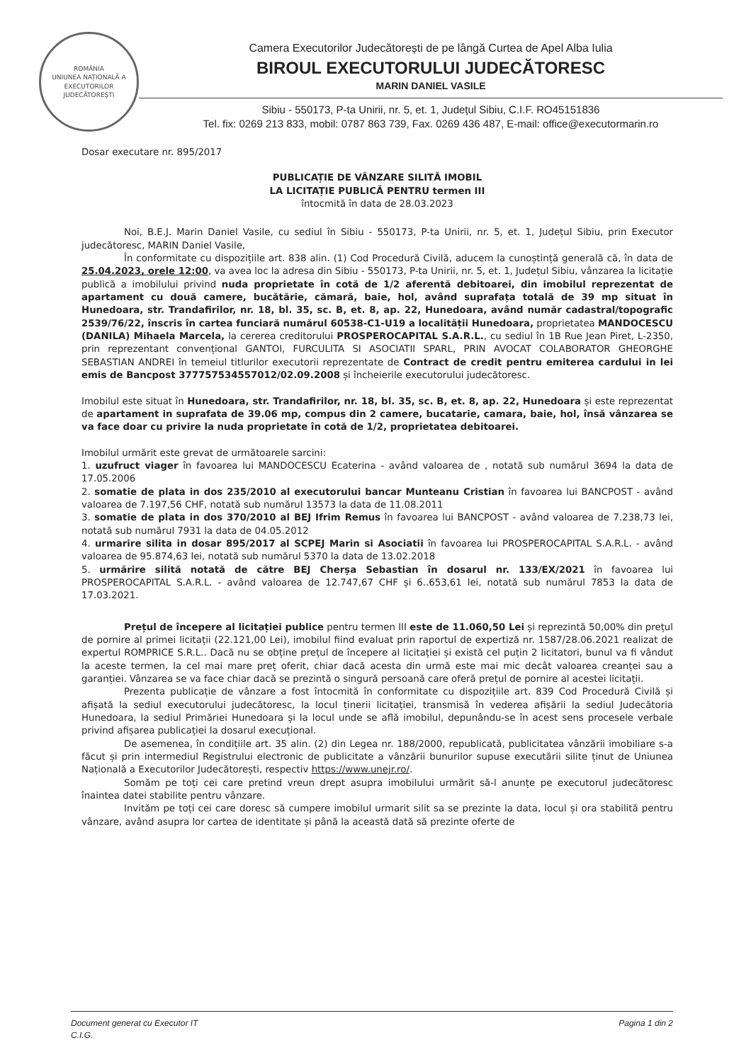ROMÂNIA
UNIUNEA NAȚIONALĂ A EXECUTORILOR JUDECĂTOREȘTI
Camera Executorilor Judecătorești de pe lângă Curtea de Apel Alba Iulia
BIROUL EXECUTORULUI JUDECĂTORESC
MARIN DANIEL VASILE
Sibiu - 550173, P-ta Unirii, nr. 5, et. 1, Județul Sibiu, C.I.F. RO45151836
Tel. fix: 0269 213 833, mobil: 0787 863 739, Fax. 0269 436 487, E-mail: office@executormarin.ro
Dosar executare nr. 895/2017
PUBLICAȚIE DE VÂNZARE SILITĂ IMOBIL
LA LICITAȚIE PUBLICĂ PENTRU termen III
întocmită în data de 28.03.2023
Noi, B.E.J. Marin Daniel Vasile, cu sediul în Sibiu - 550173, P-ta Unirii, nr. 5, et. 1, Județul Sibiu, prin Executor judecătoresc, MARIN Daniel Vasile,
În conformitate cu dispozițiile art. 838 alin. (1) Cod Procedură Civilă, aducem la cunoștință generală că, în data de 25.04.2023, orele 12:00, va avea loc la adresa din Sibiu - 550173, P-ta Unirii, nr. 5, et. 1, Județul Sibiu, vânzarea la licitație publică a imobilului privind nuda proprietate în cotă de 1/2 aferentă debitoarei, din imobilul reprezentat de apartament cu două camere, bucătărie, cămară, baie, hol, având suprafața totală de 39 mp situat în Hunedoara, str. Trandafirilor, nr. 18, bl. 35, sc. B, et. 8, ap. 22, Hunedoara, având număr cadastral/topografic 2539/76/22, înscris în cartea funciară numărul 60538-C1-U19 a localității Hunedoara, proprietatea MANDOCESCU (DANILA) Mihaela Marcela, la cererea creditorului PROSPEROCAPITAL S.A.R.L., cu sediul în 1B Rue Jean Piret, L-2350, prin reprezentant convențional GANTOI, FURCULITA SI ASOCIATII SPARL, PRIN AVOCAT COLABORATOR GHEORGHE SEBASTIAN ANDREI în temeiul titlurilor executorii reprezentate de Contract de credit pentru emiterea cardului in lei emis de Bancpost 377757534557012/02.09.2008 și încheierile executorului judecătoresc.
Imobilul este situat în Hunedoara, str. Trandafirilor, nr. 18, bl. 35, sc. B, et. 8, ap. 22, Hunedoara și este reprezentat de apartament in suprafata de 39.06 mp, compus din 2 camere, bucatarie, camara, baie, hol, însă vânzarea se va face doar cu privire la nuda proprietate în cotă de 1/2, proprietatea debitoarei.
Imobilul urmărit este grevat de următoarele sarcini:
1. uzufruct viager în favoarea lui MANDOCESCU Ecaterina - având valoarea de , notată sub numărul 3694 la data de 17.05.2006
2. somatie de plata in dos 235/2010 al executorului bancar Munteanu Cristian în favoarea lui BANCPOST - având valoarea de 7.197,56 CHF, notată sub numărul 13573 la data de 11.08.2011
3. somatie de plata in dos 370/2010 al BEJ Ifrim Remus în favoarea lui BANCPOST - având valoarea de 7.238,73 lei, notată sub numărul 7931 la data de 04.05.2012
4. urmarire silita in dosar 895/2017 al SCPEJ Marin si Asociatii în favoarea lui PROSPEROCAPITAL S.A.R.L. - având valoarea de 95.874,63 lei, notată sub numărul 5370 la data de 13.02.2018
5. urmărire silită notată de către BEJ Cherșa Sebastian în dosarul nr. 133/EX/2021 în favoarea lui PROSPEROCAPITAL S.A.R.L. - având valoarea de 12.747,67 CHF și 6..653,61 lei, notată sub numărul 7853 la data de 17.03.2021.
Prețul de începere al licitației publice pentru termen III este de 11.060,50 Lei și reprezintă 50,00% din prețul de pornire al primei licitații (22.121,00 Lei), imobilul fiind evaluat prin raportul de expertiză nr. 1587/28.06.2021 realizat de expertul ROMPRICE S.R.L.. Dacă nu se obține prețul de începere al licitației și există cel puțin 2 licitatori, bunul va fi vândut la aceste termen, la cel mai mare preț oferit, chiar dacă acesta din urmă este mai mic decât valoarea creanței sau a garanției. Vânzarea se va face chiar dacă se prezintă o singură persoană care oferă prețul de pornire al acestei licitații.
Prezenta publicație de vânzare a fost întocmită în conformitate cu dispozițiile art. 839 Cod Procedură Civilă și afișată la sediul executorului judecătoresc, la locul ținerii licitației, transmisă în vederea afișării la sediul Judecătoria Hunedoara, la sediul Primăriei Hunedoara și la locul unde se află imobilul, depunându-se în acest sens procesele verbale privind afișarea publicației la dosarul execuțional.
De asemenea, în condițiile art. 35 alin. (2) din Legea nr. 188/2000, republicată, publicitatea vânzării imobiliare s-a făcut și prin intermediul Registrului electronic de publicitate a vânzării bunurilor supuse executării silite ținut de Uniunea Națională a Executorilor Judecătorești, respectiv https://www.unejr.ro/.
Somăm pe toți cei care pretind vreun drept asupra imobilului urmărit să-l anunțe pe executorul judecătoresc înaintea datei stabilite pentru vânzare.
Invităm pe toți cei care doresc să cumpere imobilul urmarit silit sa se prezinte la data, locul și ora stabilită pentru vânzare, având asupra lor cartea de identitate și până la această dată să prezinte oferte de
Document generat cu Executor IT
C.I.G.
Pagina 1 din 2